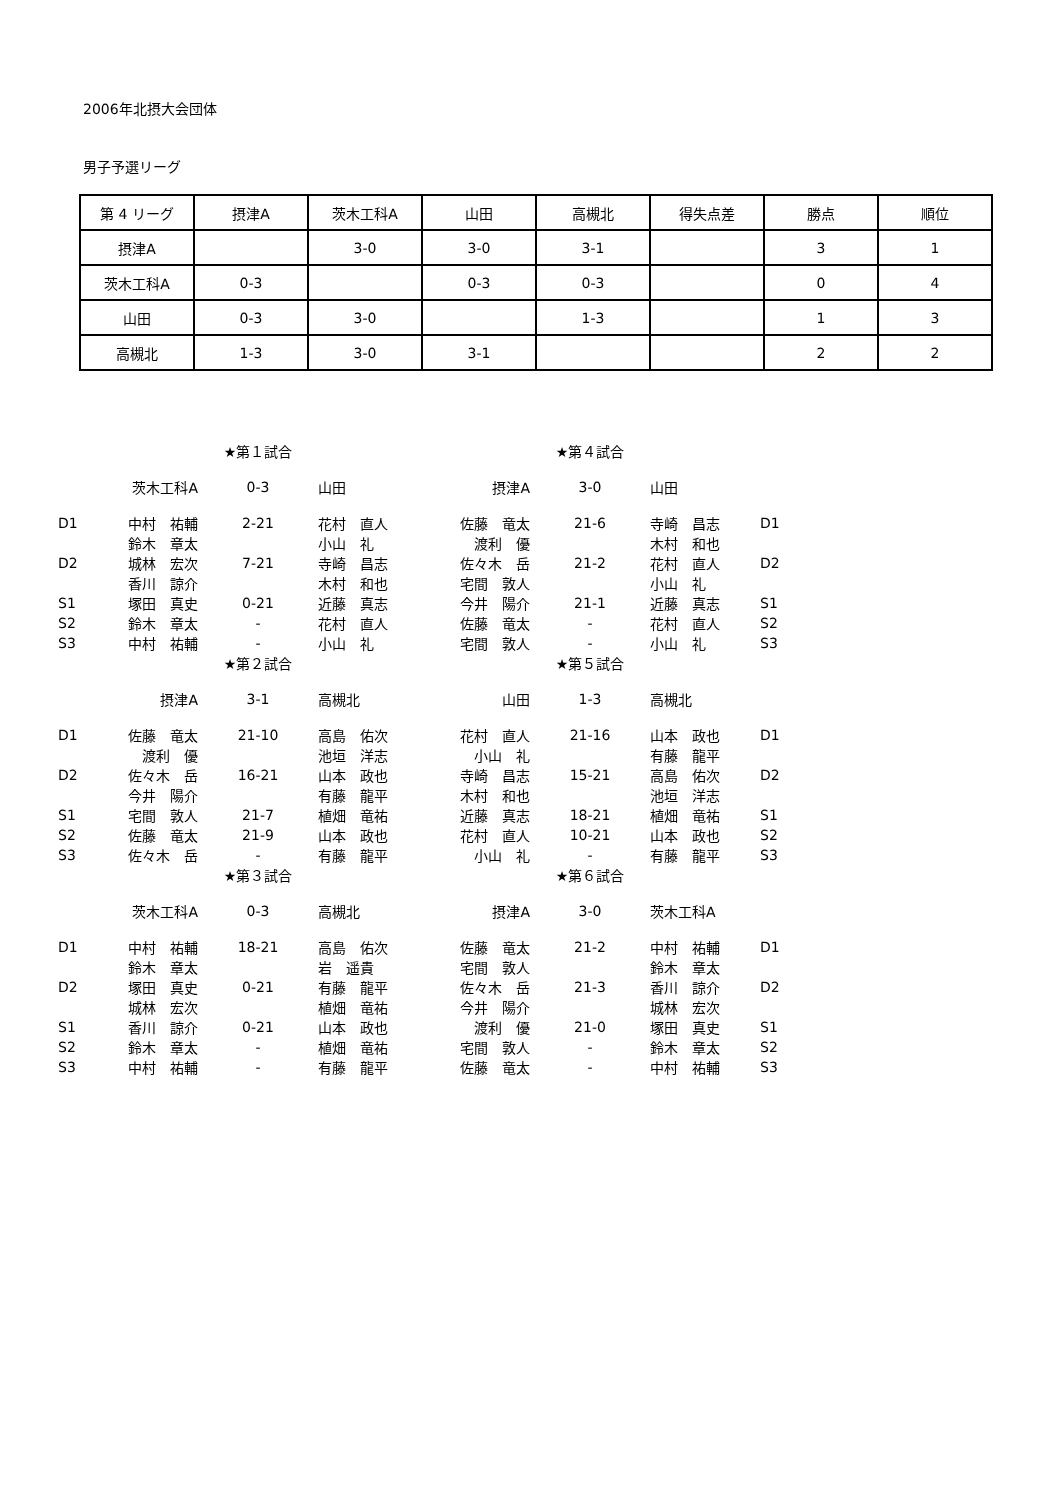2006年北摂大会団体
男子予選リーグ
| 第 4 リーグ | 摂津A | 茨木工科A | 山田 | 高槻北 | 得失点差 | 勝点 | 順位 |
| --- | --- | --- | --- | --- | --- | --- | --- |
| 摂津A | | 3-0 | 3-0 | 3-1 | | 3 | 1 |
| 茨木工科A | 0-3 | | 0-3 | 0-3 | | 0 | 4 |
| 山田 | 0-3 | 3-0 | | 1-3 | | 1 | 3 |
| 高槻北 | 1-3 | 3-0 | 3-1 | | | 2 | 2 |
| | | ★第１試合 | | | ★第４試合 | | |
| | 茨木工科A | 0-3 | 山田 | 摂津A | 3-0 | 山田 | |
| D1 | 中村 祐輔 | 2-21 | 花村 直人 | 佐藤 竜太 | 21-6 | 寺崎 昌志 | D1 |
| | 鈴木 章太 | | 小山 礼 | 渡利 優 | | 木村 和也 | |
| D2 | 城林 宏次 | 7-21 | 寺崎 昌志 | 佐々木 岳 | 21-2 | 花村 直人 | D2 |
| | 香川 諒介 | | 木村 和也 | 宅間 敦人 | | 小山 礼 | |
| S1 | 塚田 真史 | 0-21 | 近藤 真志 | 今井 陽介 | 21-1 | 近藤 真志 | S1 |
| S2 | 鈴木 章太 | - | 花村 直人 | 佐藤 竜太 | - | 花村 直人 | S2 |
| S3 | 中村 祐輔 | - | 小山 礼 | 宅間 敦人 | - | 小山 礼 | S3 |
| | | ★第２試合 | | | ★第５試合 | | |
| | 摂津A | 3-1 | 高槻北 | 山田 | 1-3 | 高槻北 | |
| D1 | 佐藤 竜太 | 21-10 | 高島 佑次 | 花村 直人 | 21-16 | 山本 政也 | D1 |
| | 渡利 優 | | 池垣 洋志 | 小山 礼 | | 有藤 龍平 | |
| D2 | 佐々木 岳 | 16-21 | 山本 政也 | 寺崎 昌志 | 15-21 | 高島 佑次 | D2 |
| | 今井 陽介 | | 有藤 龍平 | 木村 和也 | | 池垣 洋志 | |
| S1 | 宅間 敦人 | 21-7 | 植畑 竜祐 | 近藤 真志 | 18-21 | 植畑 竜祐 | S1 |
| S2 | 佐藤 竜太 | 21-9 | 山本 政也 | 花村 直人 | 10-21 | 山本 政也 | S2 |
| S3 | 佐々木 岳 | - | 有藤 龍平 | 小山 礼 | - | 有藤 龍平 | S3 |
| | | ★第３試合 | | | ★第６試合 | | |
| | 茨木工科A | 0-3 | 高槻北 | 摂津A | 3-0 | 茨木工科A | |
| D1 | 中村 祐輔 | 18-21 | 高島 佑次 | 佐藤 竜太 | 21-2 | 中村 祐輔 | D1 |
| | 鈴木 章太 | | 岩 遥貴 | 宅間 敦人 | | 鈴木 章太 | |
| D2 | 塚田 真史 | 0-21 | 有藤 龍平 | 佐々木 岳 | 21-3 | 香川 諒介 | D2 |
| | 城林 宏次 | | 植畑 竜祐 | 今井 陽介 | | 城林 宏次 | |
| S1 | 香川 諒介 | 0-21 | 山本 政也 | 渡利 優 | 21-0 | 塚田 真史 | S1 |
| S2 | 鈴木 章太 | - | 植畑 竜祐 | 宅間 敦人 | - | 鈴木 章太 | S2 |
| S3 | 中村 祐輔 | - | 有藤 龍平 | 佐藤 竜太 | - | 中村 祐輔 | S3 |